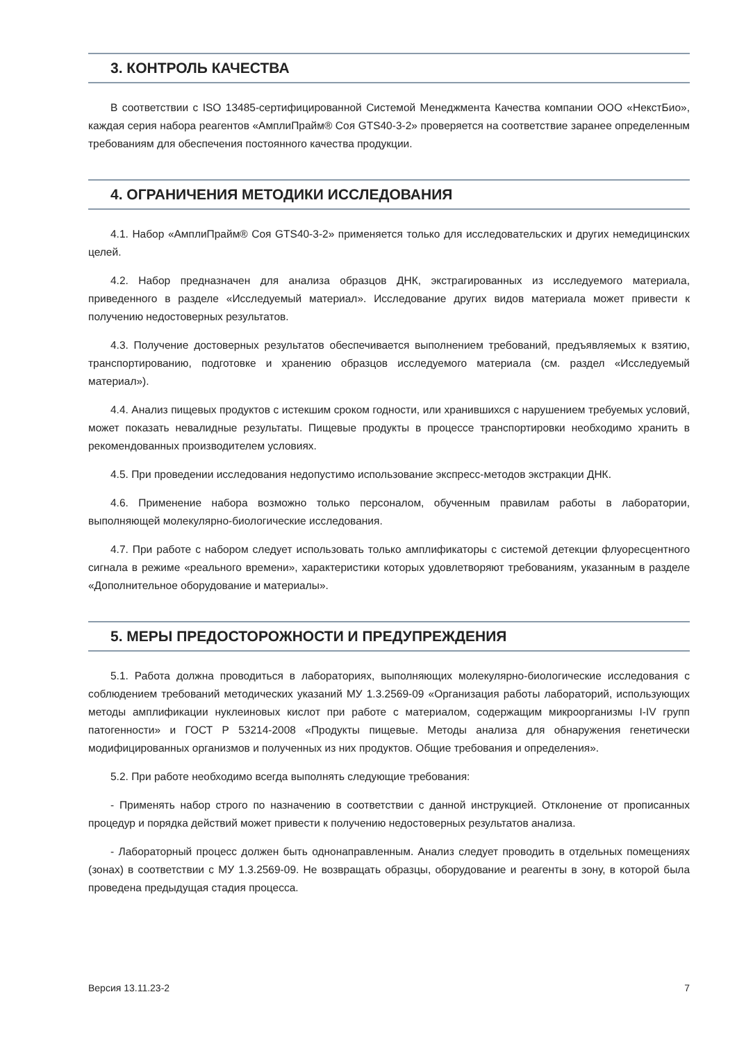3. КОНТРОЛЬ КАЧЕСТВА
В соответствии с ISO 13485-сертифицированной Системой Менеджмента Качества компании ООО «НекстБио», каждая серия набора реагентов «АмплиПрайм® Соя GTS40-3-2» проверяется на соответствие заранее определенным требованиям для обеспечения постоянного качества продукции.
4. ОГРАНИЧЕНИЯ МЕТОДИКИ ИССЛЕДОВАНИЯ
4.1. Набор «АмплиПрайм® Соя GTS40-3-2» применяется только для исследовательских и других немедицинских целей.
4.2. Набор предназначен для анализа образцов ДНК, экстрагированных из исследуемого материала, приведенного в разделе «Исследуемый материал». Исследование других видов материала может привести к получению недостоверных результатов.
4.3. Получение достоверных результатов обеспечивается выполнением требований, предъявляемых к взятию, транспортированию, подготовке и хранению образцов исследуемого материала (см. раздел «Исследуемый материал»).
4.4. Анализ пищевых продуктов с истекшим сроком годности, или хранившихся с нарушением требуемых условий, может показать невалидные результаты. Пищевые продукты в процессе транспортировки необходимо хранить в рекомендованных производителем условиях.
4.5. При проведении исследования недопустимо использование экспресс-методов экстракции ДНК.
4.6. Применение набора возможно только персоналом, обученным правилам работы в лаборатории, выполняющей молекулярно-биологические исследования.
4.7. При работе с набором следует использовать только амплификаторы с системой детекции флуоресцентного сигнала в режиме «реального времени», характеристики которых удовлетворяют требованиям, указанным в разделе «Дополнительное оборудование и материалы».
5. МЕРЫ ПРЕДОСТОРОЖНОСТИ И ПРЕДУПРЕЖДЕНИЯ
5.1. Работа должна проводиться в лабораториях, выполняющих молекулярно-биологические исследования с соблюдением требований методических указаний МУ 1.3.2569-09 «Организация работы лабораторий, использующих методы амплификации нуклеиновых кислот при работе с материалом, содержащим микроорганизмы I-IV групп патогенности» и ГОСТ Р 53214-2008 «Продукты пищевые. Методы анализа для обнаружения генетически модифицированных организмов и полученных из них продуктов. Общие требования и определения».
5.2. При работе необходимо всегда выполнять следующие требования:
- Применять набор строго по назначению в соответствии с данной инструкцией. Отклонение от прописанных процедур и порядка действий может привести к получению недостоверных результатов анализа.
- Лабораторный процесс должен быть однонаправленным. Анализ следует проводить в отдельных помещениях (зонах) в соответствии с МУ 1.3.2569-09. Не возвращать образцы, оборудование и реагенты в зону, в которой была проведена предыдущая стадия процесса.
Версия 13.11.23-2 7